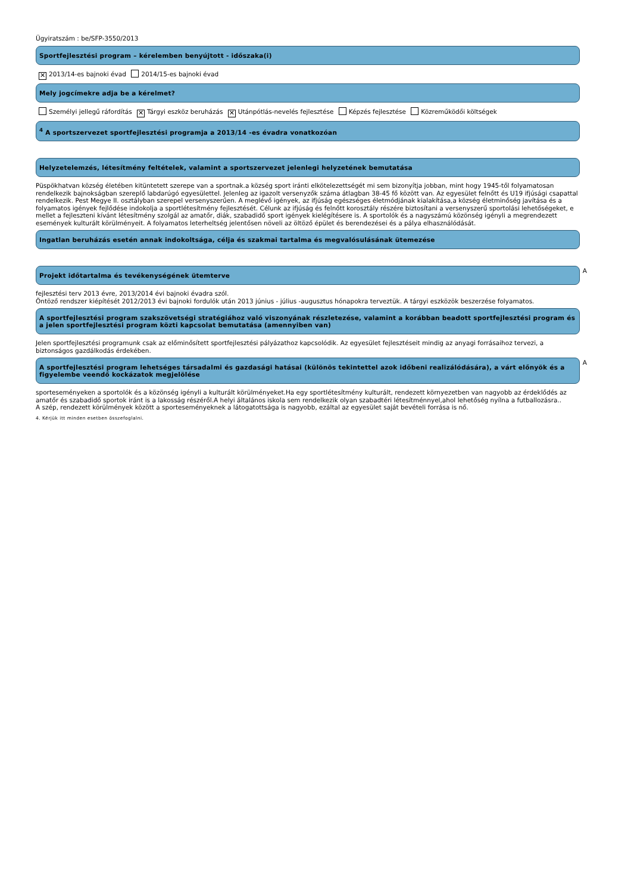Ügyiratszám : be/SFP-3550/2013
Sportfejlesztési program – kérelemben benyújtott - időszaka(i)
✕ 2013/14-es bajnoki évad 2014/15-es bajnoki évad
Mely jogcímekre adja be a kérelmet?
Személyi jellegű ráfordítás ✕ Tárgyi eszköz beruházás ✕ Utánpótlás-nevelés fejlesztése Képzés fejlesztése Közreműködői költségek
<sup>4</sup> A sportszervezet sportfejlesztési programja a 2013/14 -es évadra vonatkozóan
Helyzetelemzés, létesítmény feltételek, valamint a sportszervezet jelenlegi helyzetének bemutatása
Püspökhatvan község életében kitüntetett szerepe van a sportnak.a község sport iránti elkötelezettségét mi sem bizonyítja jobban, mint hogy 1945-től folyamatosan rendelkezik bajnokságban szereplő labdarúgó egyesülettel. Jelenleg az igazolt versenyzők száma átlagban 38-45 fő között van. Az egyesület felnőtt és U19 ifjúsági csapattal rendelkezik. Pest Megye II. osztályban szerepel versenyszerűen. A meglévő igények, az ifjúság egészséges életmódjának kialakítása,a község életminőség javítása és a folyamatos igények fejlődése indokolja a sportlétesítmény fejlesztését. Célunk az ifjúság és felnőtt korosztály részére biztosítani a versenyszerű sportolási lehetőségeket, e mellet a fejleszteni kívánt létesítmény szolgál az amatőr, diák, szabadidő sport igények kielégítésere is. A sportolók és a nagyszámú közönség igényli a megrendezett események kulturált körülményeit. A folyamatos leterheltség jelentősen növeli az öltöző épület és berendezései és a pálya elhasználódását.
Ingatlan beruházás esetén annak indokoltsága, célja és szakmai tartalma és megvalósulásának ütemezése
Projekt időtartalma és tevékenységének ütemterve
A
fejlesztési terv 2013 évre, 2013/2014 évi bajnoki évadra szól.
Öntöző rendszer kiépítését 2012/2013 évi bajnoki fordulók után 2013 június - július -augusztus hónapokra terveztük. A tárgyi eszközök beszerzése folyamatos.
A sportfejlesztési program szakszövetségi stratégiához való viszonyának részletezése, valamint a korábban beadott sportfejlesztési program és a jelen sportfejlesztési program közti kapcsolat bemutatása (amennyiben van)
Jelen sportfejlesztési programunk csak az előminősített sportfejlesztési pályázathoz kapcsolódik. Az egyesület fejlesztéseit mindig az anyagi forrásaihoz tervezi, a biztonságos gazdálkodás érdekében.
A sportfejlesztési program lehetséges társadalmi és gazdasági hatásai (különös tekintettel azok időbeni realizálódására), a várt előnyök és a figyelembe veendő kockázatok megjelölése
A
sporteseményeken a sportolók és a közönség igényli a kulturált körülményeket.Ha egy sportlétesítmény kulturált, rendezett környezetben van nagyobb az érdeklődés az amatőr és szabadidő sportok iránt is a lakosság részéről.A helyi általános iskola sem rendelkezik olyan szabadtéri létesítménnyel,ahol lehetőség nyílna a futballozásra..
A szép, rendezett körülmények között a sporteseményeknek a látogatottsága is nagyobb, ezáltal az egyesület saját bevételi forrása is nő.
4. Kérjük itt minden esetben összefoglalni.